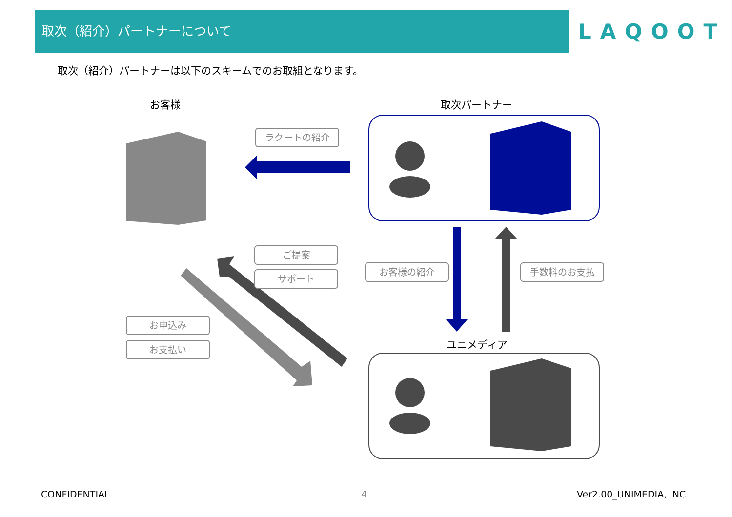取次（紹介）パートナーについて
LAQOOT
取次（紹介）パートナーは以下のスキームでのお取組となります。
お客様 取次パートナー
ユニメディア
ラクートの紹介
ご提案
サポート
お客様の紹介 手数料のお支払
お申込み
お支払い
CONFIDENTIAL 4 Ver2.00_UNIMEDIA, INC